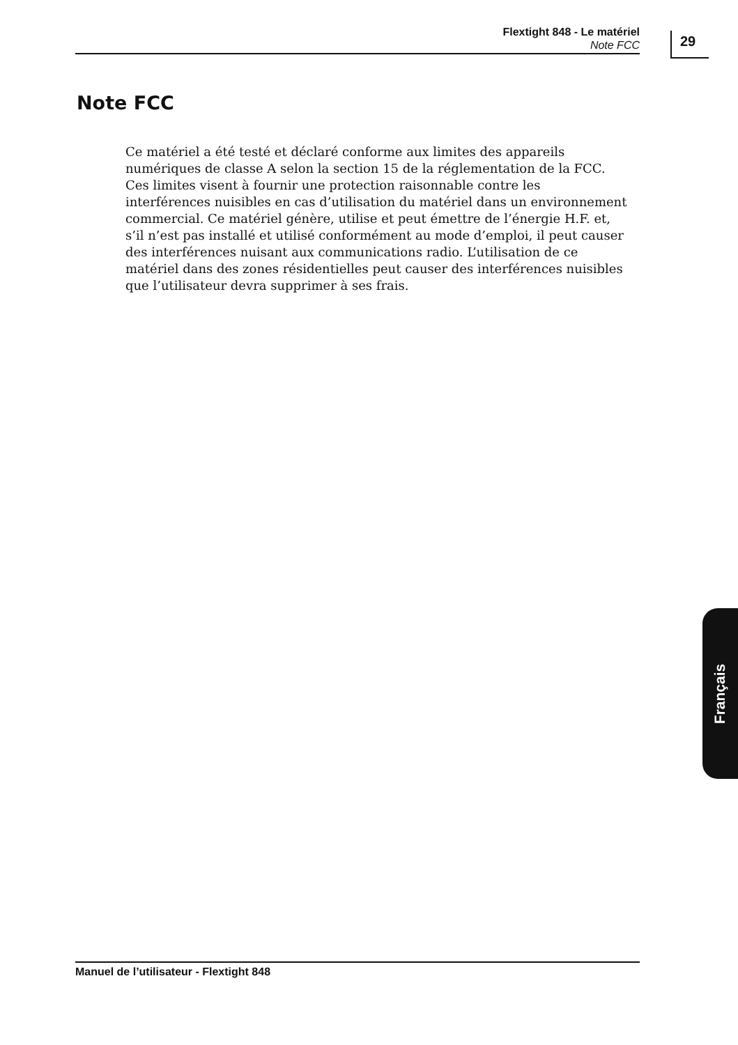Flextight 848 - Le matériel
Note FCC
29
Note FCC
Ce matériel a été testé et déclaré conforme aux limites des appareils numériques de classe A selon la section 15 de la réglementation de la FCC. Ces limites visent à fournir une protection raisonnable contre les interférences nuisibles en cas d’utilisation du matériel dans un environnement commercial. Ce matériel génère, utilise et peut émettre de l’énergie H.F. et, s’il n’est pas installé et utilisé conformément au mode d’emploi, il peut causer des interférences nuisant aux communications radio. L’utilisation de ce matériel dans des zones résidentielles peut causer des interférences nuisibles que l’utilisateur devra supprimer à ses frais.
Français
Manuel de l’utilisateur - Flextight 848